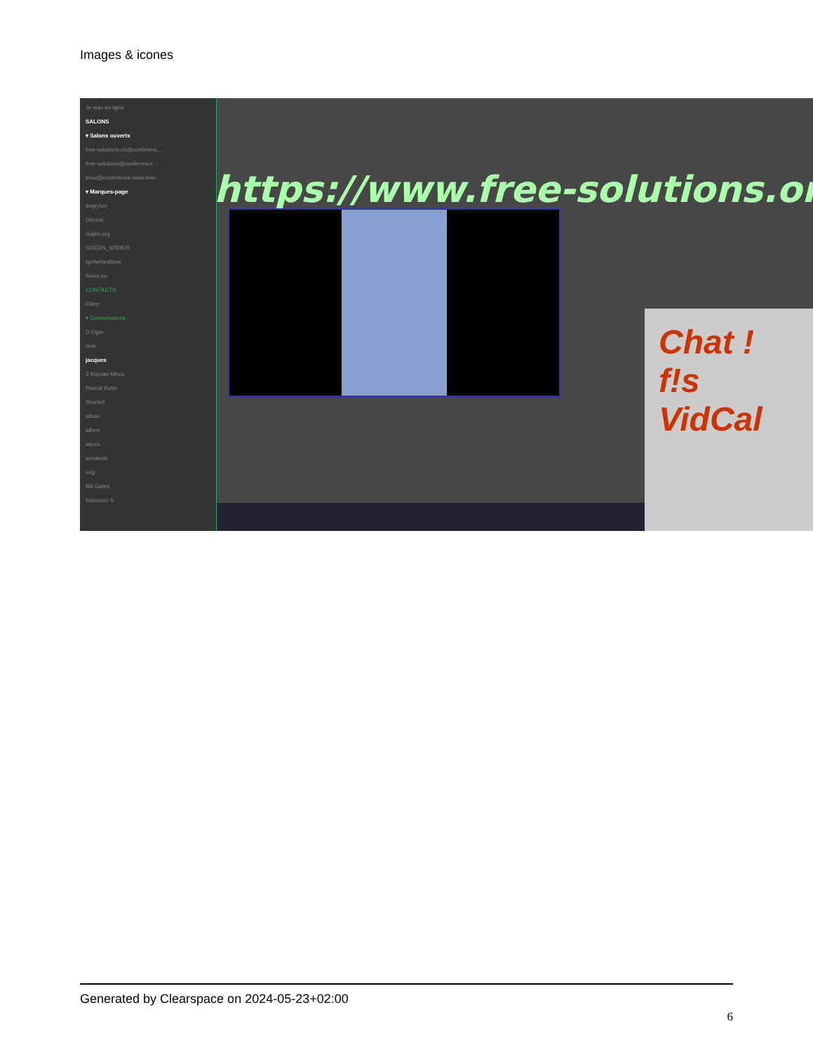Images & icones
Je suis en ligne
SALONS
▾ Salons ouverts
free-solutions.ch@conferenc…
free-solutions@conference…
linux@conference.www.free-…
▾ Marques-page
angrytux
Disroot
Gajim.org
GREEN_SPIDER
IgniteRealtime
Siacs.eu
CONTACTS
Filtrer
▾ Conversations
D Oger
dele
jacques
3 Kayvan Mirza
Pascal Kotte
Skarlett
alban
albert
alexis
armando
axg
Bill Gates
bramucci S
https://www.free-solutions.org/
Chat !
f!s VidCal
Generated by Clearspace on 2024-05-23+02:00
6